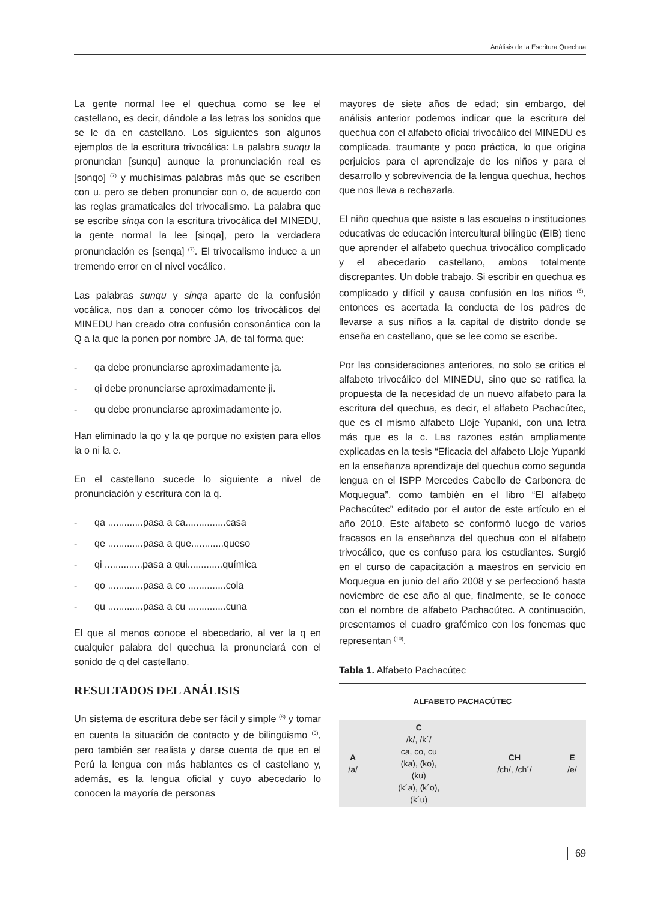Análisis de la Escritura Quechua
La gente normal lee el quechua como se lee el castellano, es decir, dándole a las letras los sonidos que se le da en castellano. Los siguientes son algunos ejemplos de la escritura trivocálica: La palabra sunqu la pronuncian [sunqu] aunque la pronunciación real es [sonqo] <sup>(7)</sup> y muchísimas palabras más que se escriben con u, pero se deben pronunciar con o, de acuerdo con las reglas gramaticales del trivocalismo. La palabra que se escribe sinqa con la escritura trivocálica del MINEDU, la gente normal la lee [sinqa], pero la verdadera pronunciación es [senqa] <sup>(7)</sup>. El trivocalismo induce a un tremendo error en el nivel vocálico.
Las palabras sunqu y sinqa aparte de la confusión vocálica, nos dan a conocer cómo los trivocálicos del MINEDU han creado otra confusión consonántica con la Q a la que la ponen por nombre JA, de tal forma que:
- qa debe pronunciarse aproximadamente ja.
- qi debe pronunciarse aproximadamente ji.
- qu debe pronunciarse aproximadamente jo.
Han eliminado la qo y la qe porque no existen para ellos la o ni la e.
En el castellano sucede lo siguiente a nivel de pronunciación y escritura con la q.
- qa .............pasa a ca...............casa
- qe .............pasa a que............queso
- qi ..............pasa a qui.............química
- qo .............pasa a co ..............cola
- qu .............pasa a cu ..............cuna
El que al menos conoce el abecedario, al ver la q en cualquier palabra del quechua la pronunciará con el sonido de q del castellano.
RESULTADOS DEL ANÁLISIS
Un sistema de escritura debe ser fácil y simple <sup>(8)</sup> y tomar en cuenta la situación de contacto y de bilingüismo <sup>(9)</sup>, pero también ser realista y darse cuenta de que en el Perú la lengua con más hablantes es el castellano y, además, es la lengua oficial y cuyo abecedario lo conocen la mayoría de personas
mayores de siete años de edad; sin embargo, del análisis anterior podemos indicar que la escritura del quechua con el alfabeto oficial trivocálico del MINEDU es complicada, traumante y poco práctica, lo que origina perjuicios para el aprendizaje de los niños y para el desarrollo y sobrevivencia de la lengua quechua, hechos que nos lleva a rechazarla.
El niño quechua que asiste a las escuelas o instituciones educativas de educación intercultural bilingüe (EIB) tiene que aprender el alfabeto quechua trivocálico complicado y el abecedario castellano, ambos totalmente discrepantes. Un doble trabajo. Si escribir en quechua es complicado y difícil y causa confusión en los niños <sup>(6)</sup>, entonces es acertada la conducta de los padres de llevarse a sus niños a la capital de distrito donde se enseña en castellano, que se lee como se escribe.
Por las consideraciones anteriores, no solo se critica el alfabeto trivocálico del MINEDU, sino que se ratifica la propuesta de la necesidad de un nuevo alfabeto para la escritura del quechua, es decir, el alfabeto Pachacútec, que es el mismo alfabeto Lloje Yupanki, con una letra más que es la c. Las razones están ampliamente explicadas en la tesis “Eficacia del alfabeto Lloje Yupanki en la enseñanza aprendizaje del quechua como segunda lengua en el ISPP Mercedes Cabello de Carbonera de Moquegua”, como también en el libro “El alfabeto Pachacútec” editado por el autor de este artículo en el año 2010. Este alfabeto se conformó luego de varios fracasos en la enseñanza del quechua con el alfabeto trivocálico, que es confuso para los estudiantes. Surgió en el curso de capacitación a maestros en servicio en Moquegua en junio del año 2008 y se perfeccionó hasta noviembre de ese año al que, finalmente, se le conoce con el nombre de alfabeto Pachacútec. A continuación, presentamos el cuadro grafémico con los fonemas que representan <sup>(10)</sup>.
Tabla 1. Alfabeto Pachacútec
| ALFABETO PACHACÚTEC | | | |
| --- | --- | --- | --- |
| A /a/ | C /k/, /k´/ ca, co, cu (ka), (ko), (ku) (k´a), (k´o), (k´u) | CH /ch/, /ch´/ | E /e/ |
69